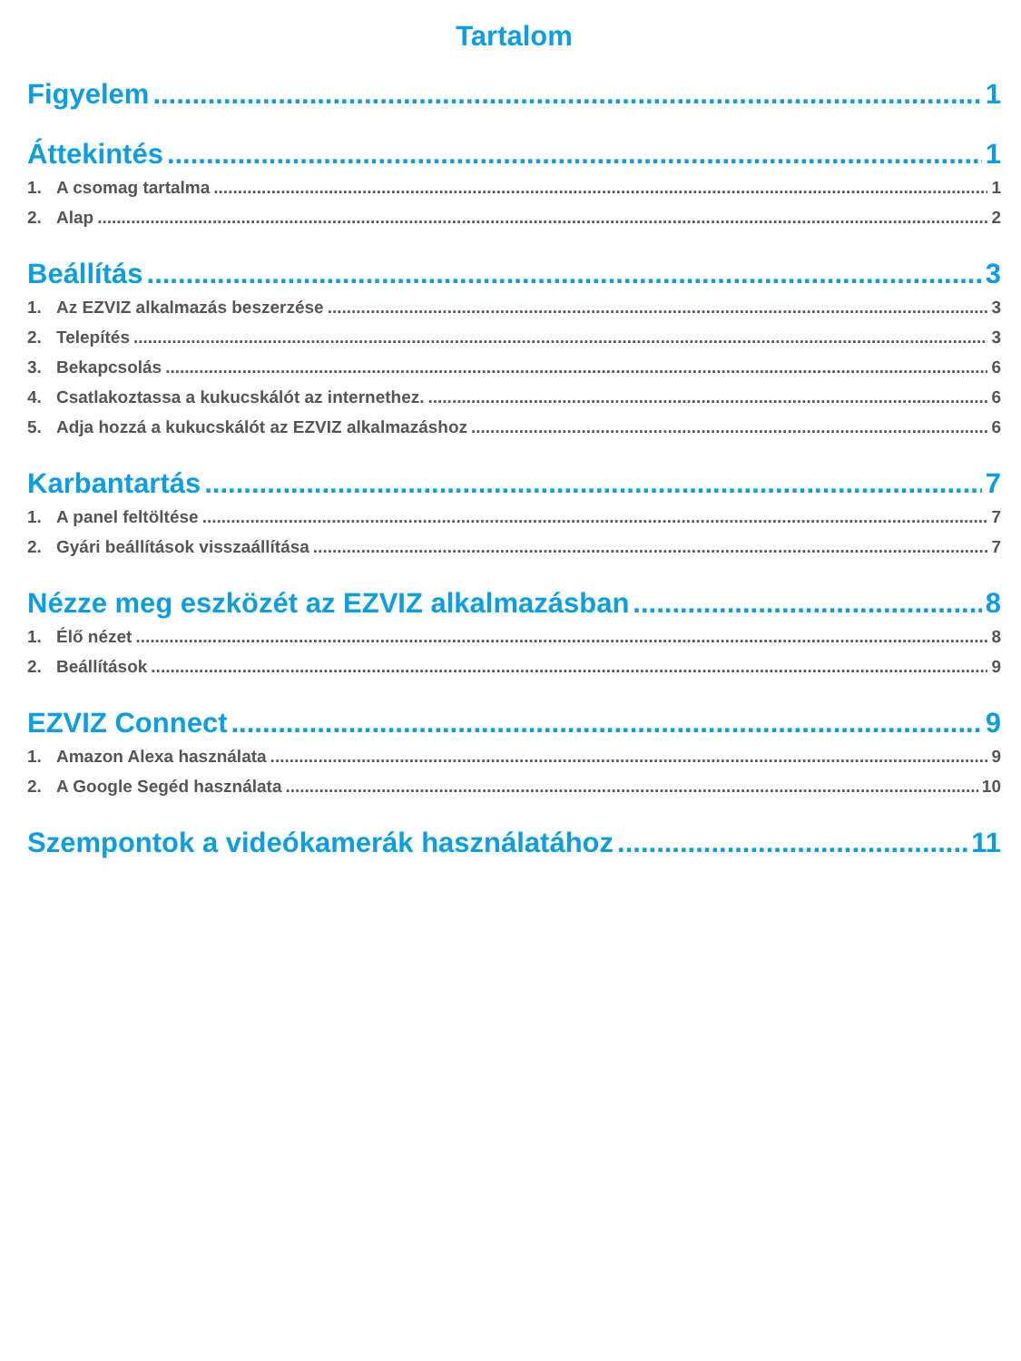Tartalom
Figyelem 1
Áttekintés 1
1. A csomag tartalma 1
2. Alap 2
Beállítás 3
1. Az EZVIZ alkalmazás beszerzése 3
2. Telepítés 3
3. Bekapcsolás 6
4. Csatlakoztassa a kukucskálót az internethez. 6
5. Adja hozzá a kukucskálót az EZVIZ alkalmazáshoz 6
Karbantartás 7
1. A panel feltöltése 7
2. Gyári beállítások visszaállítása 7
Nézze meg eszközét az EZVIZ alkalmazásban 8
1. Élő nézet 8
2. Beállítások 9
EZVIZ Connect 9
1. Amazon Alexa használata 9
2. A Google Segéd használata 10
Szempontok a videókamerák használatához 11